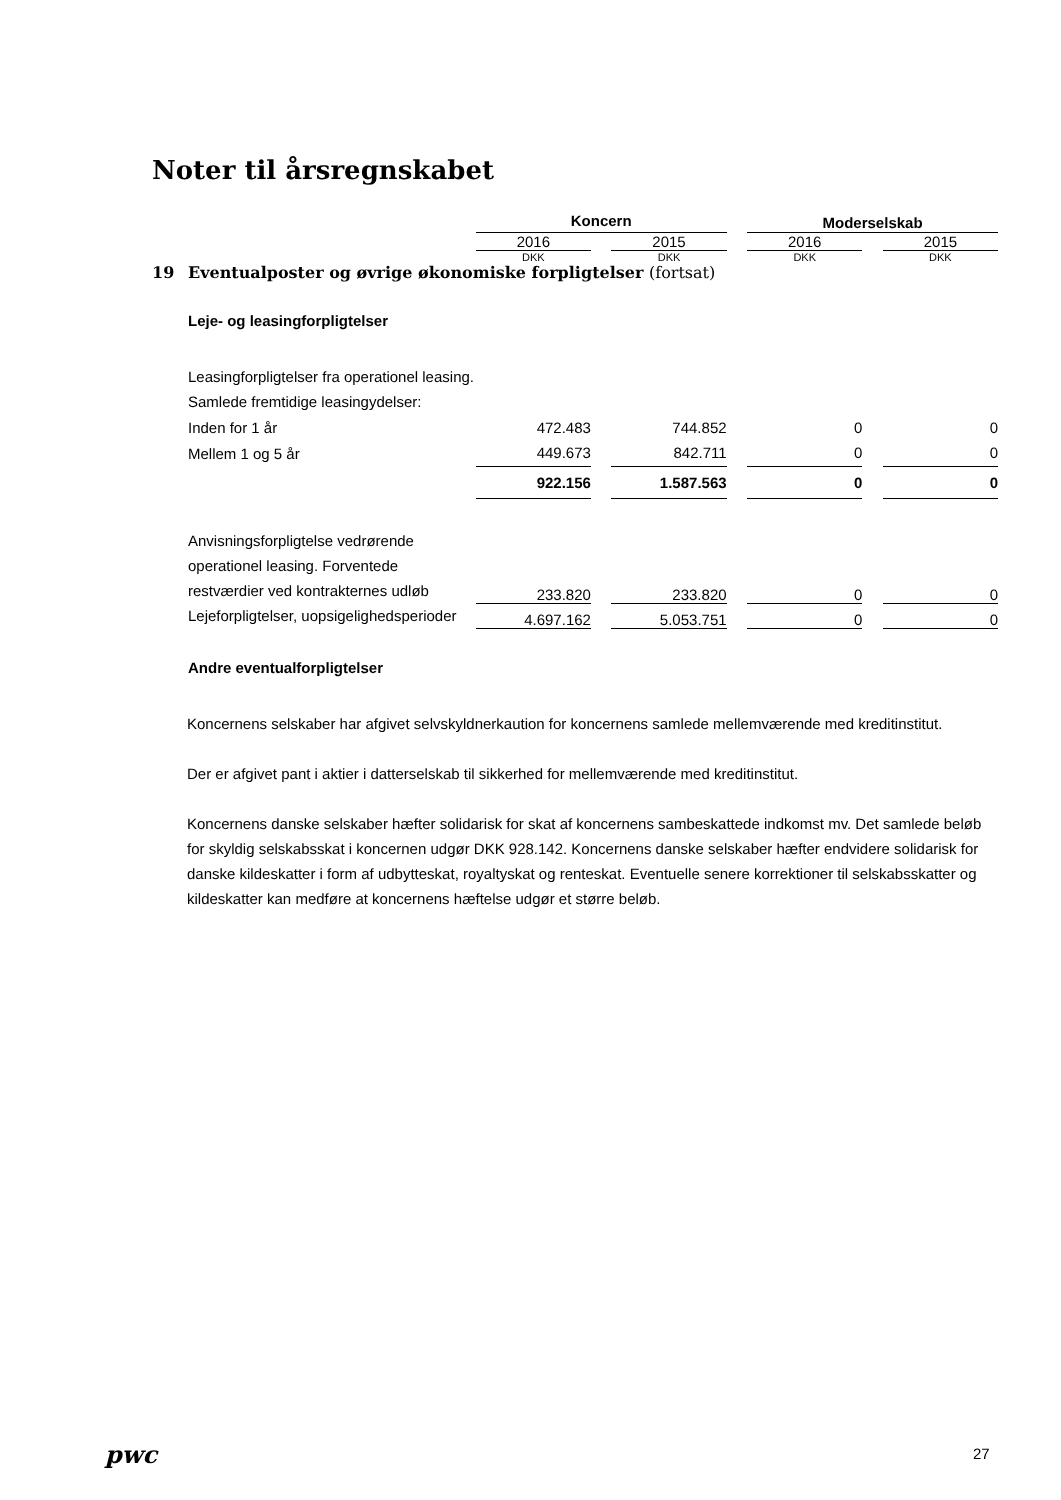Noter til årsregnskabet
| | | Koncern | | | | Moderselskab | | |
| | | 2016 | | 2015 | | 2016 | | 2015 |
| | | DKK | | DKK | | DKK | | DKK |
| 19 | Eventualposter og øvrige økonomiske forpligtelser (fortsat) | | | | | | | |
| | Leje- og leasingforpligtelser | | | | | | | |
| | Leasingforpligtelser fra operationel leasing. Samlede fremtidige leasingydelser: | | | | | | | |
| | Inden for 1 år | 472.483 | | 744.852 | | 0 | | 0 |
| | Mellem 1 og 5 år | 449.673 | | 842.711 | | 0 | | 0 |
| | | 922.156 | | 1.587.563 | | 0 | | 0 |
| | Anvisningsforpligtelse vedrørende operationel leasing. Forventede restværdier ved kontrakternes udløb | 233.820 | | 233.820 | | 0 | | 0 |
| | Lejeforpligtelser, uopsigelighedsperioder | 4.697.162 | | 5.053.751 | | 0 | | 0 |
| | Andre eventualforpligtelser | | | | | | | |
Koncernens selskaber har afgivet selvskyldnerkaution for koncernens samlede mellemværende med kreditinstitut.
Der er afgivet pant i aktier i datterselskab til sikkerhed for mellemværende med kreditinstitut.
Koncernens danske selskaber hæfter solidarisk for skat af koncernens sambeskattede indkomst mv. Det samlede beløb for skyldig selskabsskat i koncernen udgør DKK 928.142. Koncernens danske selskaber hæfter endvidere solidarisk for danske kildeskatter i form af udbytteskat, royaltyskat og renteskat. Eventuelle senere korrektioner til selskabsskatter og kildeskatter kan medføre at koncernens hæftelse udgør et større beløb.
pwc 27